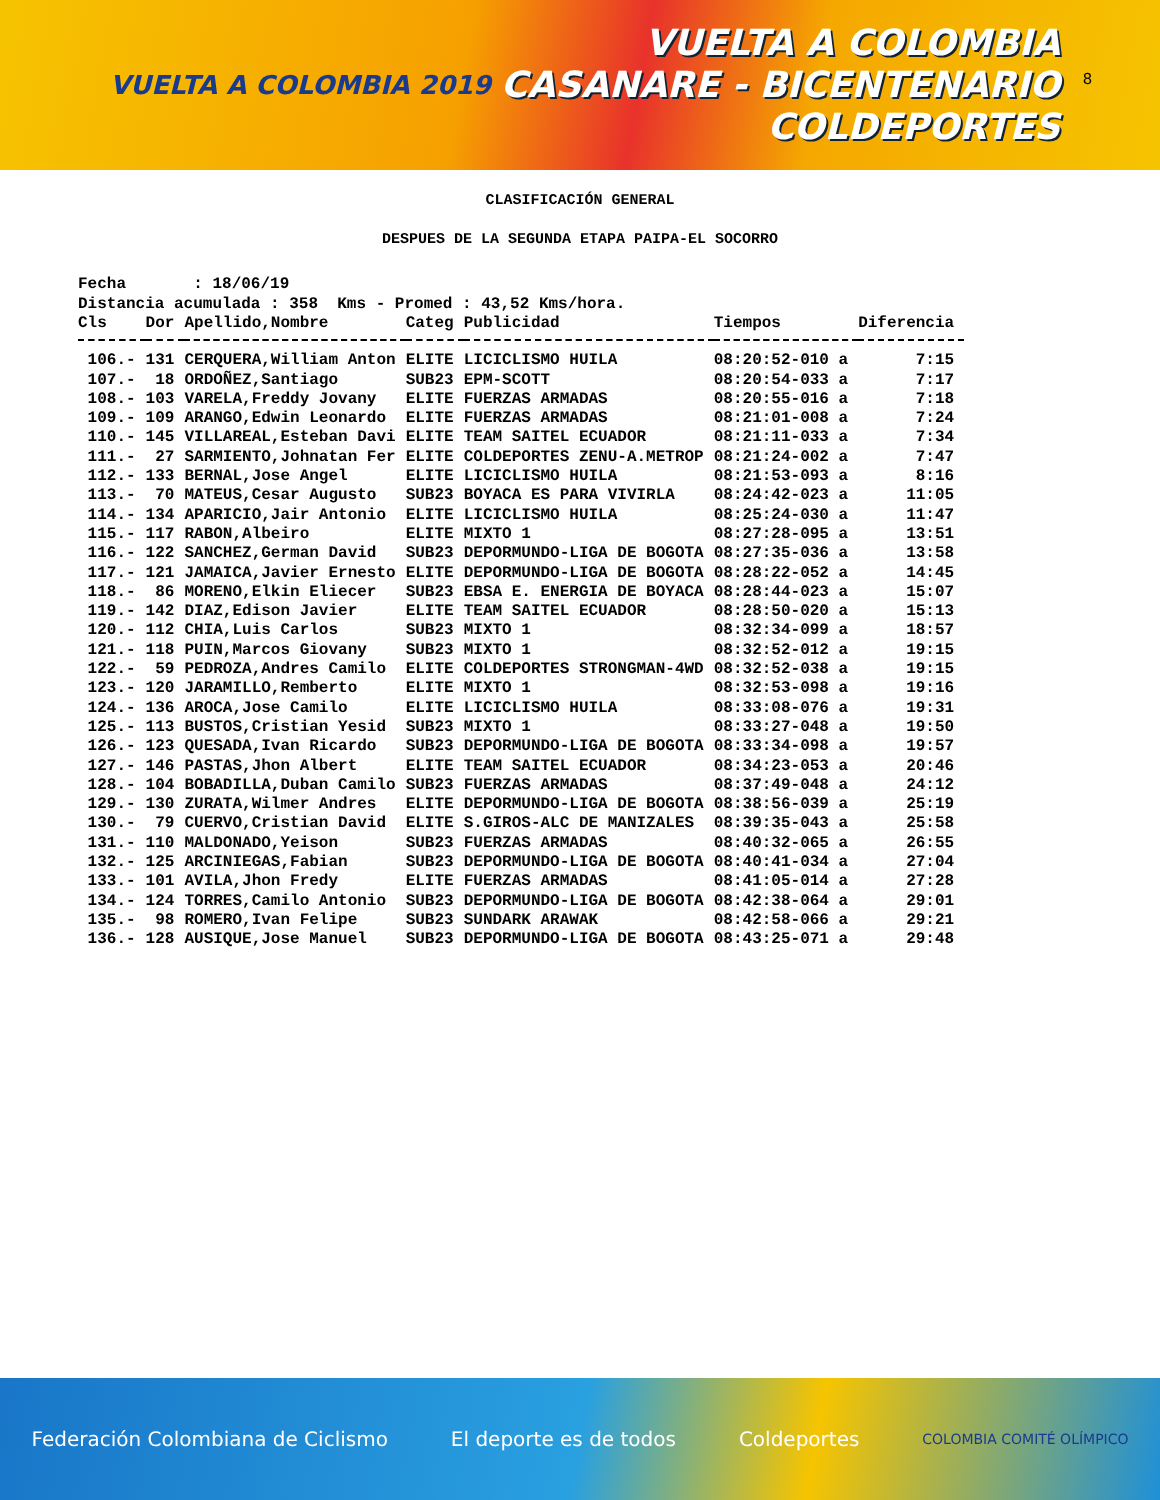VUELTA A COLOMBIA 2019
VUELTA A COLOMBIA
CASANARE - BICENTENARIO
COLDEPORTES
8
CLASIFICACIÓN GENERAL
DESPUES DE LA SEGUNDA ETAPA PAIPA-EL SOCORRO
Fecha : 18/06/19 Distancia acumulada : 358 Kms - Promed : 43,52 Kms/hora.
| Cls | Dor | Apellido,Nombre | Categ | Publicidad | Tiempos | Diferencia |
| --- | --- | --- | --- | --- | --- | --- |
| 106.- | 131 | CERQUERA,William Anton | ELITE | LICICLISMO HUILA | 08:20:52-010 a | 7:15 |
| 107.- | 18 | ORDOÑEZ,Santiago | SUB23 | EPM-SCOTT | 08:20:54-033 a | 7:17 |
| 108.- | 103 | VARELA,Freddy Jovany | ELITE | FUERZAS ARMADAS | 08:20:55-016 a | 7:18 |
| 109.- | 109 | ARANGO,Edwin Leonardo | ELITE | FUERZAS ARMADAS | 08:21:01-008 a | 7:24 |
| 110.- | 145 | VILLAREAL,Esteban Davi | ELITE | TEAM SAITEL ECUADOR | 08:21:11-033 a | 7:34 |
| 111.- | 27 | SARMIENTO,Johnatan Fer | ELITE | COLDEPORTES ZENU-A.METROP | 08:21:24-002 a | 7:47 |
| 112.- | 133 | BERNAL,Jose Angel | ELITE | LICICLISMO HUILA | 08:21:53-093 a | 8:16 |
| 113.- | 70 | MATEUS,Cesar Augusto | SUB23 | BOYACA ES PARA VIVIRLA | 08:24:42-023 a | 11:05 |
| 114.- | 134 | APARICIO,Jair Antonio | ELITE | LICICLISMO HUILA | 08:25:24-030 a | 11:47 |
| 115.- | 117 | RABON,Albeiro | ELITE | MIXTO 1 | 08:27:28-095 a | 13:51 |
| 116.- | 122 | SANCHEZ,German David | SUB23 | DEPORMUNDO-LIGA DE BOGOTA | 08:27:35-036 a | 13:58 |
| 117.- | 121 | JAMAICA,Javier Ernesto | ELITE | DEPORMUNDO-LIGA DE BOGOTA | 08:28:22-052 a | 14:45 |
| 118.- | 86 | MORENO,Elkin Eliecer | SUB23 | EBSA E. ENERGIA DE BOYACA | 08:28:44-023 a | 15:07 |
| 119.- | 142 | DIAZ,Edison Javier | ELITE | TEAM SAITEL ECUADOR | 08:28:50-020 a | 15:13 |
| 120.- | 112 | CHIA,Luis Carlos | SUB23 | MIXTO 1 | 08:32:34-099 a | 18:57 |
| 121.- | 118 | PUIN,Marcos Giovany | SUB23 | MIXTO 1 | 08:32:52-012 a | 19:15 |
| 122.- | 59 | PEDROZA,Andres Camilo | ELITE | COLDEPORTES STRONGMAN-4WD | 08:32:52-038 a | 19:15 |
| 123.- | 120 | JARAMILLO,Remberto | ELITE | MIXTO 1 | 08:32:53-098 a | 19:16 |
| 124.- | 136 | AROCA,Jose Camilo | ELITE | LICICLISMO HUILA | 08:33:08-076 a | 19:31 |
| 125.- | 113 | BUSTOS,Cristian Yesid | SUB23 | MIXTO 1 | 08:33:27-048 a | 19:50 |
| 126.- | 123 | QUESADA,Ivan Ricardo | SUB23 | DEPORMUNDO-LIGA DE BOGOTA | 08:33:34-098 a | 19:57 |
| 127.- | 146 | PASTAS,Jhon Albert | ELITE | TEAM SAITEL ECUADOR | 08:34:23-053 a | 20:46 |
| 128.- | 104 | BOBADILLA,Duban Camilo | SUB23 | FUERZAS ARMADAS | 08:37:49-048 a | 24:12 |
| 129.- | 130 | ZURATA,Wilmer Andres | ELITE | DEPORMUNDO-LIGA DE BOGOTA | 08:38:56-039 a | 25:19 |
| 130.- | 79 | CUERVO,Cristian David | ELITE | S.GIROS-ALC DE MANIZALES | 08:39:35-043 a | 25:58 |
| 131.- | 110 | MALDONADO,Yeison | SUB23 | FUERZAS ARMADAS | 08:40:32-065 a | 26:55 |
| 132.- | 125 | ARCINIEGAS,Fabian | SUB23 | DEPORMUNDO-LIGA DE BOGOTA | 08:40:41-034 a | 27:04 |
| 133.- | 101 | AVILA,Jhon Fredy | ELITE | FUERZAS ARMADAS | 08:41:05-014 a | 27:28 |
| 134.- | 124 | TORRES,Camilo Antonio | SUB23 | DEPORMUNDO-LIGA DE BOGOTA | 08:42:38-064 a | 29:01 |
| 135.- | 98 | ROMERO,Ivan Felipe | SUB23 | SUNDARK ARAWAK | 08:42:58-066 a | 29:21 |
| 136.- | 128 | AUSIQUE,Jose Manuel | SUB23 | DEPORMUNDO-LIGA DE BOGOTA | 08:43:25-071 a | 29:48 |
Federación Colombiana de Ciclismo El deporte es de todos Coldeportes COLOMBIA COMITÉ OLÍMPICO